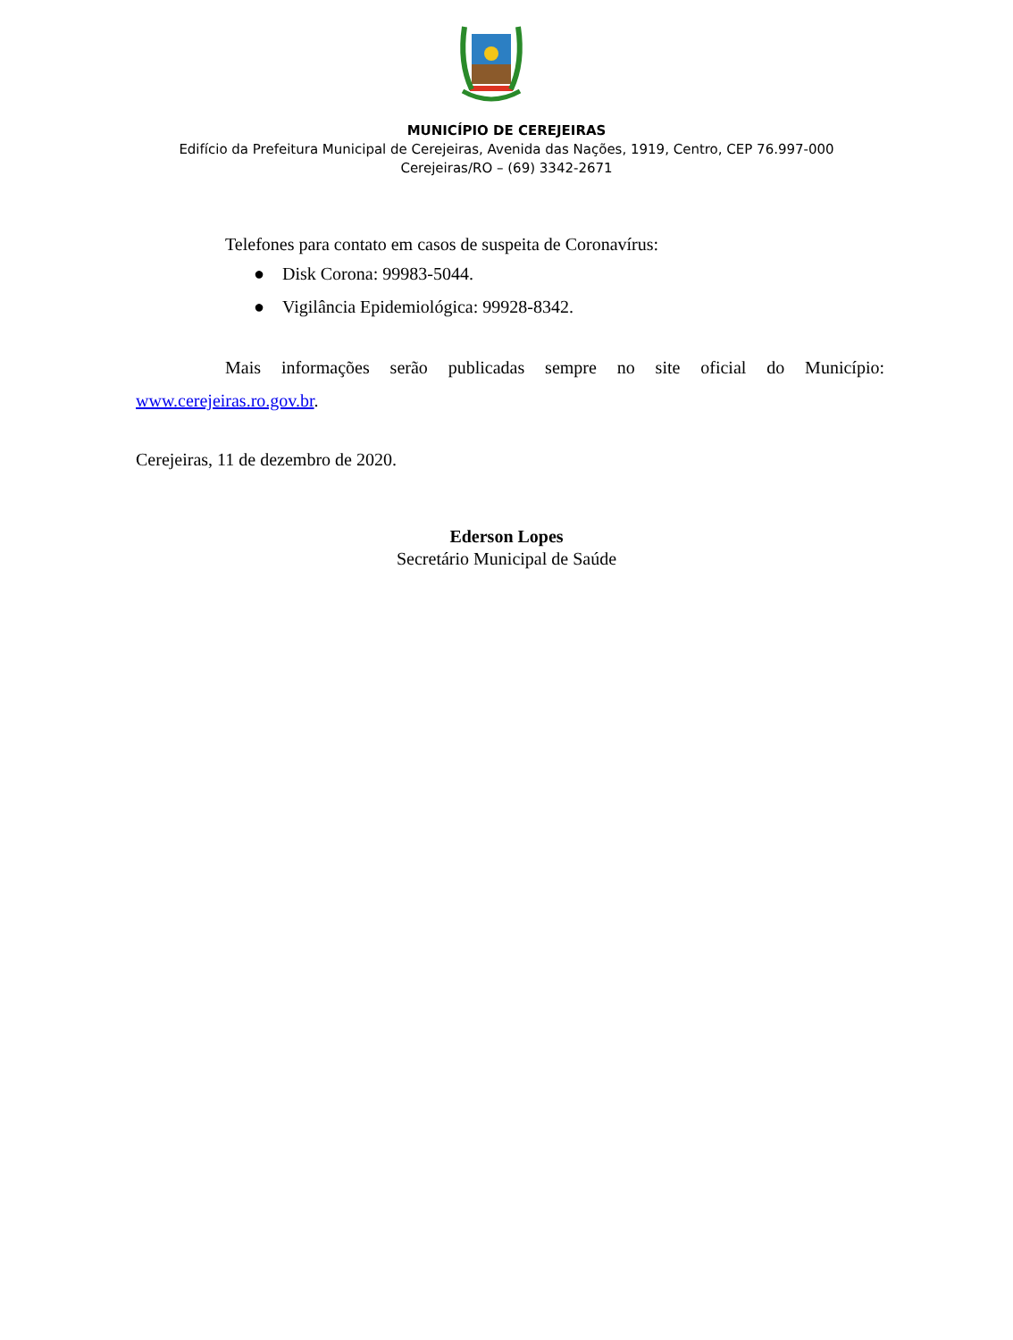MUNICÍPIO DE CEREJEIRAS
Edifício da Prefeitura Municipal de Cerejeiras, Avenida das Nações, 1919, Centro, CEP 76.997-000
Cerejeiras/RO – (69) 3342-2671
Telefones para contato em casos de suspeita de Coronavírus:
● Disk Corona: 99983-5044.
● Vigilância Epidemiológica: 99928-8342.
Mais informações serão publicadas sempre no site oficial do Município: www.cerejeiras.ro.gov.br.
Cerejeiras, 11 de dezembro de 2020.
Ederson Lopes
Secretário Municipal de Saúde